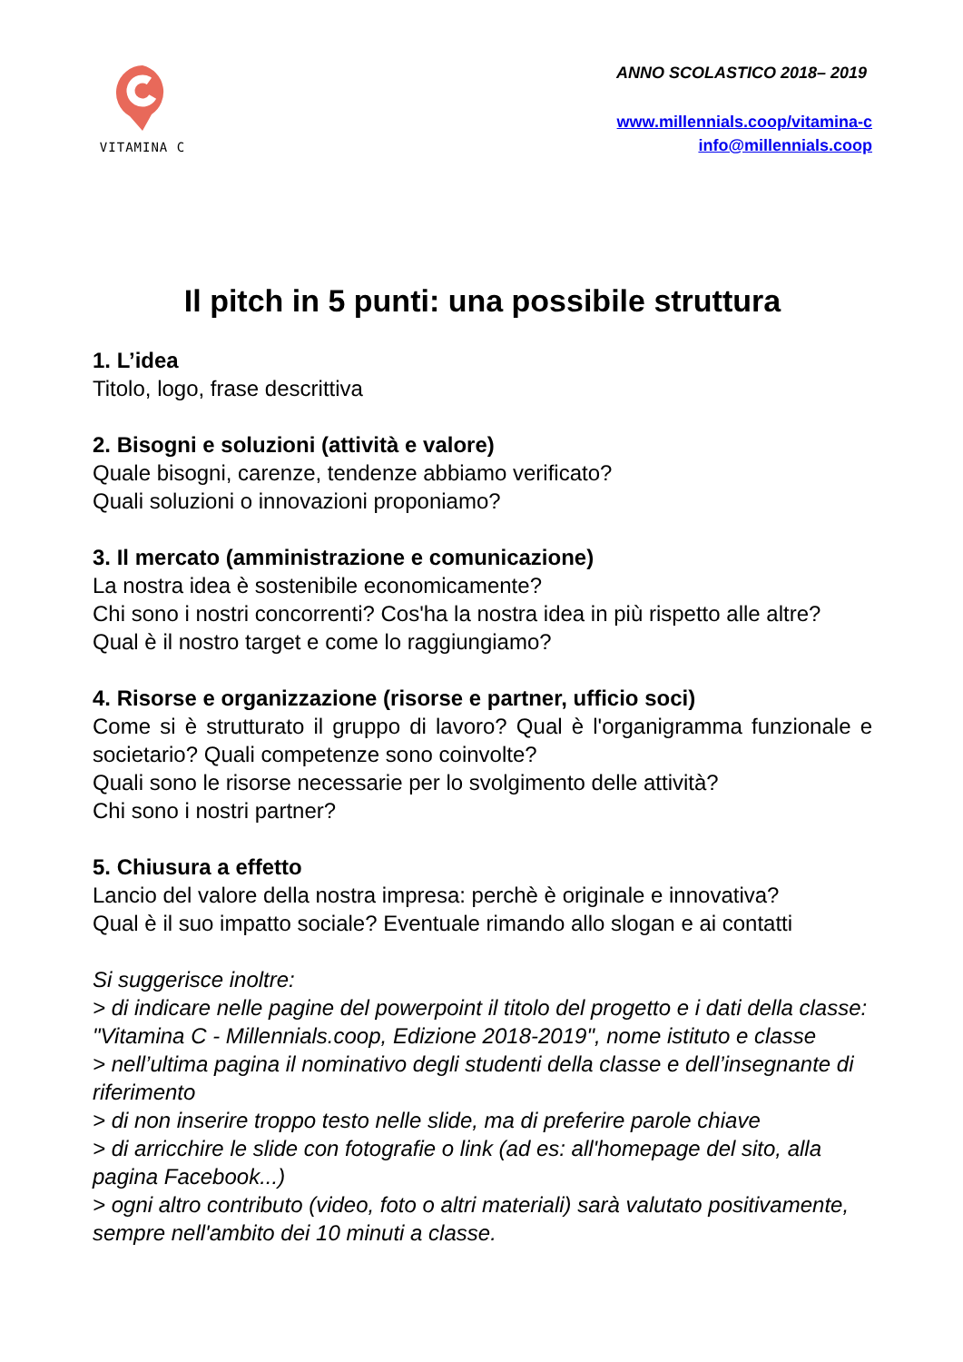VITAMINA C
ANNO SCOLASTICO 2018– 2019
www.millennials.coop/vitamina-c
info@millennials.coop
Il pitch in 5 punti: una possibile struttura
1. L’idea
Titolo, logo, frase descrittiva
2. Bisogni e soluzioni (attività e valore)
Quale bisogni, carenze, tendenze abbiamo verificato?
Quali soluzioni o innovazioni proponiamo?
3. Il mercato (amministrazione e comunicazione)
La nostra idea è sostenibile economicamente?
Chi sono i nostri concorrenti? Cos'ha la nostra idea in più rispetto alle altre?
Qual è il nostro target e come lo raggiungiamo?
4. Risorse e organizzazione (risorse e partner, ufficio soci)
Come si è strutturato il gruppo di lavoro? Qual è l'organigramma funzionale e societario? Quali competenze sono coinvolte?
Quali sono le risorse necessarie per lo svolgimento delle attività?
Chi sono i nostri partner?
5. Chiusura a effetto
Lancio del valore della nostra impresa: perchè è originale e innovativa?
Qual è il suo impatto sociale? Eventuale rimando allo slogan e ai contatti
Si suggerisce inoltre:
> di indicare nelle pagine del powerpoint il titolo del progetto e i dati della classe: "Vitamina C - Millennials.coop, Edizione 2018-2019", nome istituto e classe
> nell’ultima pagina il nominativo degli studenti della classe e dell’insegnante di riferimento
> di non inserire troppo testo nelle slide, ma di preferire parole chiave
> di arricchire le slide con fotografie o link (ad es: all'homepage del sito, alla pagina Facebook...)
> ogni altro contributo (video, foto o altri materiali) sarà valutato positivamente, sempre nell'ambito dei 10 minuti a classe.